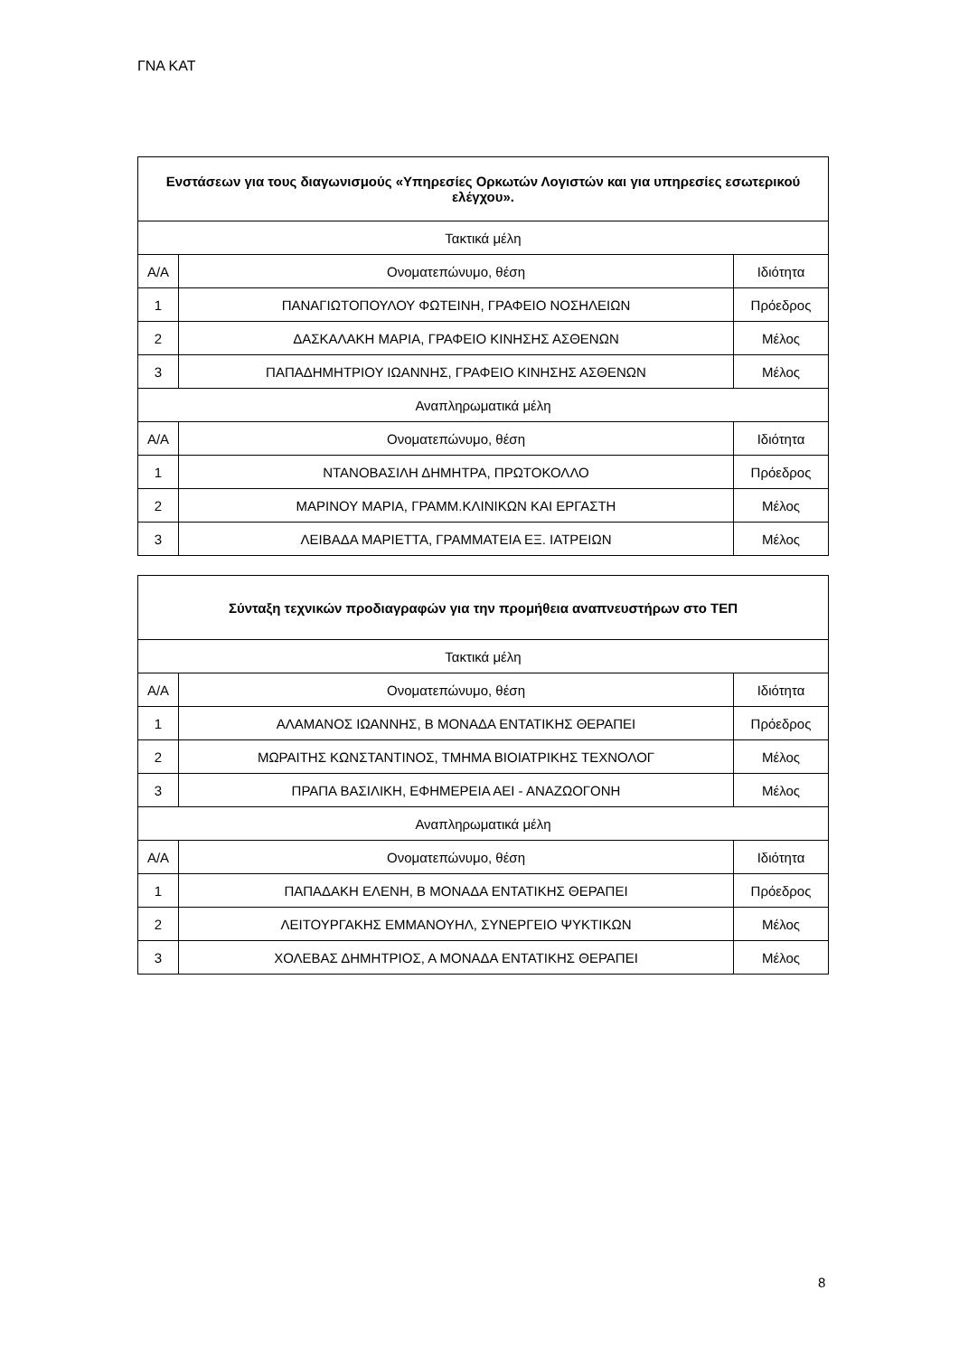ΓΝΑ ΚΑΤ
| Ενστάσεων για τους διαγωνισμούς «Υπηρεσίες Ορκωτών Λογιστών και για υπηρεσίες εσωτερικού ελέγχου». | | |
| --- | --- | --- |
| Τακτικά μέλη | | |
| Α/Α | Ονοματεπώνυμο, θέση | Ιδιότητα |
| 1 | ΠΑΝΑΓΙΩΤΟΠΟΥΛΟΥ ΦΩΤΕΙΝΗ, ΓΡΑΦΕΙΟ ΝΟΣΗΛΕΙΩΝ | Πρόεδρος |
| 2 | ΔΑΣΚΑΛΑΚΗ ΜΑΡΙΑ, ΓΡΑΦΕΙΟ ΚΙΝΗΣΗΣ ΑΣΘΕΝΩΝ | Μέλος |
| 3 | ΠΑΠΑΔΗΜΗΤΡΙΟΥ ΙΩΑΝΝΗΣ, ΓΡΑΦΕΙΟ ΚΙΝΗΣΗΣ ΑΣΘΕΝΩΝ | Μέλος |
| Αναπληρωματικά μέλη | | |
| Α/Α | Ονοματεπώνυμο, θέση | Ιδιότητα |
| 1 | ΝΤΑΝΟΒΑΣΙΛΗ ΔΗΜΗΤΡΑ, ΠΡΩΤΟΚΟΛΛΟ | Πρόεδρος |
| 2 | ΜΑΡΙΝΟΥ ΜΑΡΙΑ, ΓΡΑΜΜ.ΚΛΙΝΙΚΩΝ ΚΑΙ ΕΡΓΑΣΤΗ | Μέλος |
| 3 | ΛΕΙΒΑΔΑ ΜΑΡΙΕΤΤΑ, ΓΡΑΜΜΑΤΕΙΑ ΕΞ. ΙΑΤΡΕΙΩΝ | Μέλος |
| Σύνταξη τεχνικών προδιαγραφών για την προμήθεια αναπνευστήρων στο ΤΕΠ | | |
| --- | --- | --- |
| Τακτικά μέλη | | |
| Α/Α | Ονοματεπώνυμο, θέση | Ιδιότητα |
| 1 | ΑΛΑΜΑΝΟΣ ΙΩΑΝΝΗΣ, Β ΜΟΝΑΔΑ ΕΝΤΑΤΙΚΗΣ ΘΕΡΑΠΕΙ | Πρόεδρος |
| 2 | ΜΩΡΑΙΤΗΣ ΚΩΝΣΤΑΝΤΙΝΟΣ, ΤΜΗΜΑ ΒΙΟΙΑΤΡΙΚΗΣ ΤΕΧΝΟΛΟΓ | Μέλος |
| 3 | ΠΡΑΠΑ ΒΑΣΙΛΙΚΗ, ΕΦΗΜΕΡΕΙΑ ΑΕΙ - ΑΝΑΖΩΟΓΟΝΗ | Μέλος |
| Αναπληρωματικά μέλη | | |
| Α/Α | Ονοματεπώνυμο, θέση | Ιδιότητα |
| 1 | ΠΑΠΑΔΑΚΗ ΕΛΕΝΗ, Β ΜΟΝΑΔΑ ΕΝΤΑΤΙΚΗΣ ΘΕΡΑΠΕΙ | Πρόεδρος |
| 2 | ΛΕΙΤΟΥΡΓΑΚΗΣ ΕΜΜΑΝΟΥΗΛ, ΣΥΝΕΡΓΕΙΟ ΨΥΚΤΙΚΩΝ | Μέλος |
| 3 | ΧΟΛΕΒΑΣ ΔΗΜΗΤΡΙΟΣ, Α ΜΟΝΑΔΑ ΕΝΤΑΤΙΚΗΣ ΘΕΡΑΠΕΙ | Μέλος |
8